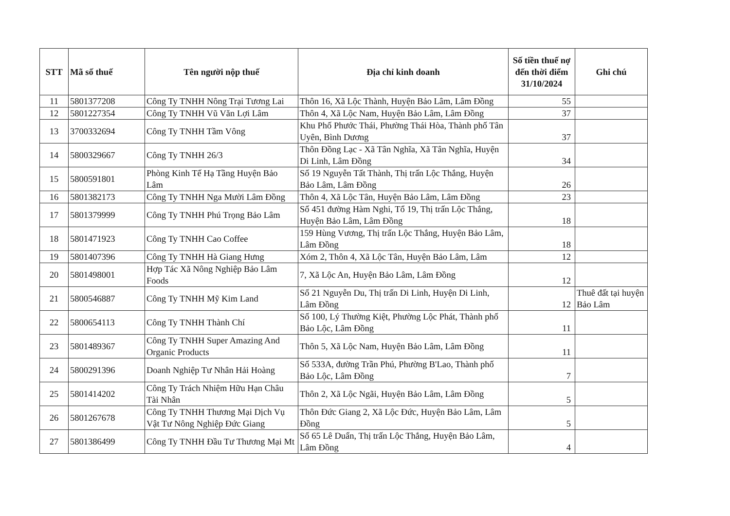| STT | Mã số thuế | Tên người nộp thuế | Địa chỉ kinh doanh | Số tiền thuế nợ đến thời điểm 31/10/2024 | Ghi chú |
| --- | --- | --- | --- | --- | --- |
| 11 | 5801377208 | Công Ty TNHH Nông Trại Tương Lai | Thôn 16, Xã Lộc Thành, Huyện Bảo Lâm, Lâm Đồng | 55 | |
| 12 | 5801227354 | Công Ty TNHH Vũ Văn Lợi Lâm | Thôn 4, Xã Lộc Nam, Huyện Bảo Lâm, Lâm Đồng | 37 | |
| 13 | 3700332694 | Công Ty TNHH Tầm Vông | Khu Phố Phước Thái, Phường Thái Hòa, Thành phố Tân Uyên, Bình Dương | 37 | |
| 14 | 5800329667 | Công Ty TNHH 26/3 | Thôn Đồng Lạc - Xã Tân Nghĩa, Xã Tân Nghĩa, Huyện Di Linh, Lâm Đồng | 34 | |
| 15 | 5800591801 | Phòng Kinh Tế Hạ Tầng Huyện Bảo Lâm | Số 19 Nguyễn Tất Thành, Thị trấn Lộc Thắng, Huyện Bảo Lâm, Lâm Đồng | 26 | |
| 16 | 5801382173 | Công Ty TNHH Nga Mười Lâm Đồng | Thôn 4, Xã Lộc Tân, Huyện Bảo Lâm, Lâm Đồng | 23 | |
| 17 | 5801379999 | Công Ty TNHH Phú Trọng Bảo Lâm | Số 451 đường Hàm Nghi, Tổ 19, Thị trấn Lộc Thắng, Huyện Bảo Lâm, Lâm Đồng | 18 | |
| 18 | 5801471923 | Công Ty TNHH Cao Coffee | 159 Hùng Vương, Thị trấn Lộc Thắng, Huyện Bảo Lâm, Lâm Đồng | 18 | |
| 19 | 5801407396 | Công Ty TNHH Hà Giang Hưng | Xóm 2, Thôn 4, Xã Lộc Tân, Huyện Bảo Lâm, Lâm | 12 | |
| 20 | 5801498001 | Hợp Tác Xã Nông Nghiệp Bảo Lâm Foods | 7, Xã Lộc An, Huyện Bảo Lâm, Lâm Đồng | 12 | |
| 21 | 5800546887 | Công Ty TNHH Mỹ Kim Land | Số 21 Nguyễn Du, Thị trấn Di Linh, Huyện Di Linh, Lâm Đồng | 12 | Thuê đất tại huyện Bảo Lâm |
| 22 | 5800654113 | Công Ty TNHH Thành Chí | Số 100, Lý Thường Kiệt, Phường Lộc Phát, Thành phố Bảo Lộc, Lâm Đồng | 11 | |
| 23 | 5801489367 | Công Ty TNHH Super Amazing And Organic Products | Thôn 5, Xã Lộc Nam, Huyện Bảo Lâm, Lâm Đồng | 11 | |
| 24 | 5800291396 | Doanh Nghiệp Tư Nhân Hải Hoàng | Số 533A, đường Trần Phú, Phường B'Lao, Thành phố Bảo Lộc, Lâm Đồng | 7 | |
| 25 | 5801414202 | Công Ty Trách Nhiệm Hữu Hạn Châu Tài Nhân | Thôn 2, Xã Lộc Ngãi, Huyện Bảo Lâm, Lâm Đồng | 5 | |
| 26 | 5801267678 | Công Ty TNHH Thương Mại Dịch Vụ Vật Tư Nông Nghiệp Đức Giang | Thôn Đức Giang 2, Xã Lộc Đức, Huyện Bảo Lâm, Lâm Đồng | 5 | |
| 27 | 5801386499 | Công Ty TNHH Đầu Tư Thương Mại Mt | Số 65 Lê Duẩn, Thị trấn Lộc Thắng, Huyện Bảo Lâm, Lâm Đồng | 4 | |